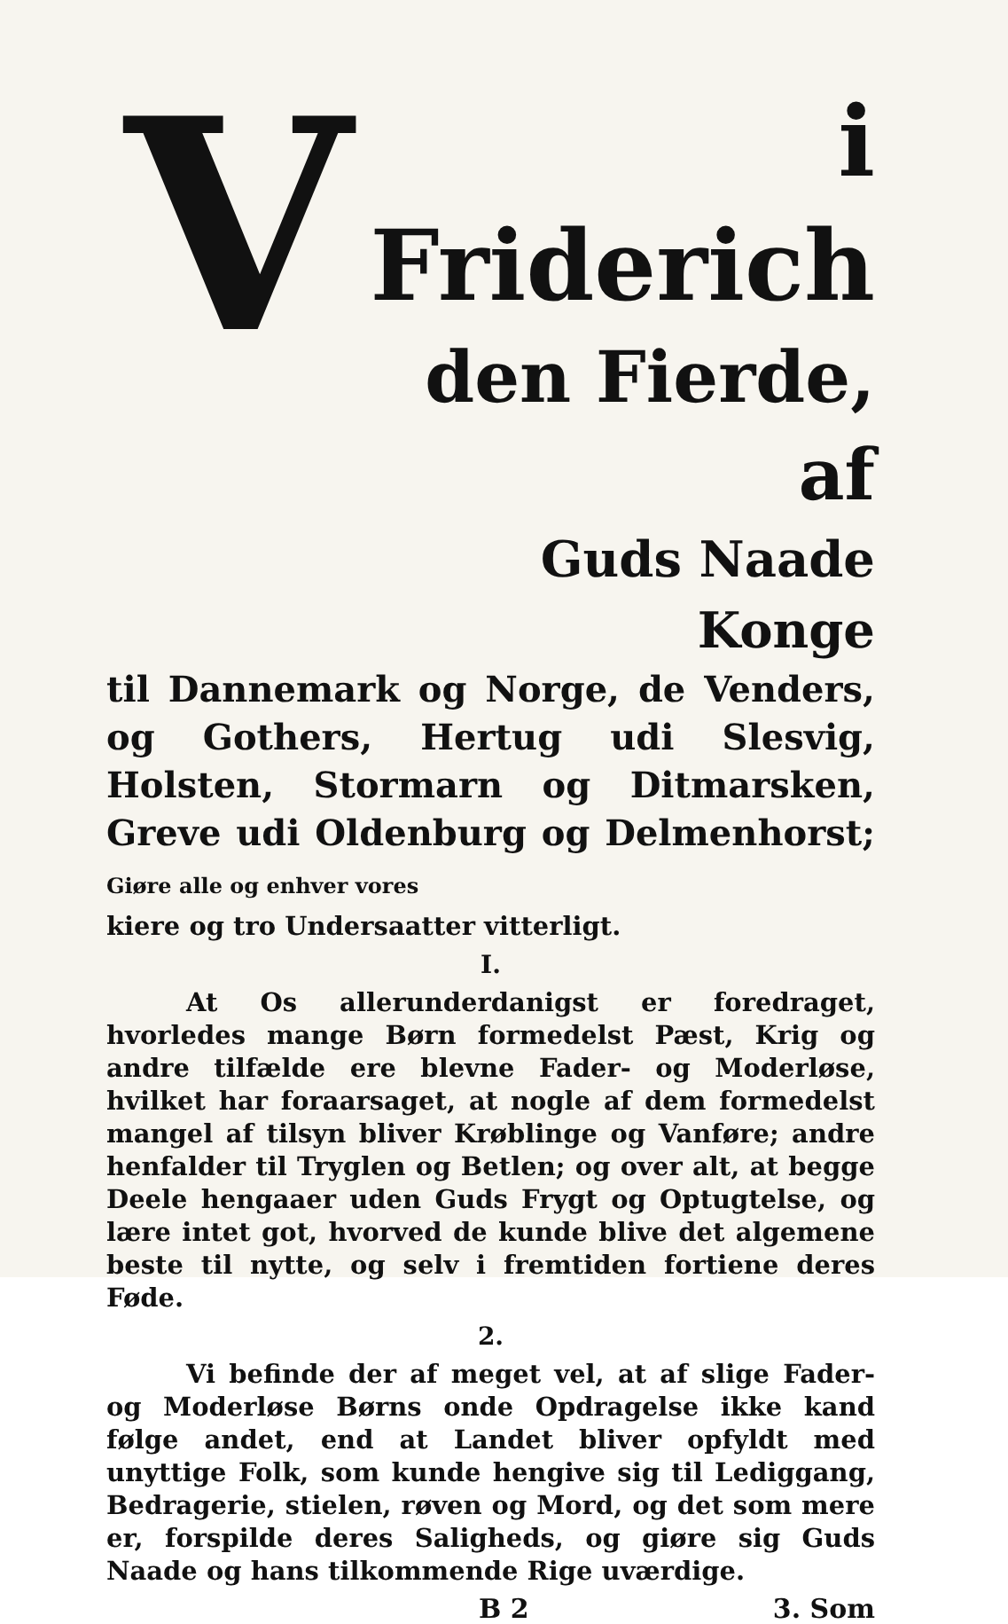V
i Friderich
den Fierde, af
Guds Naade Konge
til Dannemark og Norge, de Venders, og Gothers, Hertug udi Slesvig, Holsten, Stormarn og Ditmarsken, Greve udi Oldenburg og Delmenhorst; Giøre alle og enhver vores
kiere og tro Undersaatter vitterligt.
I.
At Os allerunderdanigst er foredraget, hvorledes mange Børn formedelst Pæst, Krig og andre tilfælde ere blevne Fader- og Moderløse, hvilket har foraarsaget, at nogle af dem formedelst mangel af tilsyn bliver Krøblinge og Vanføre; andre henfalder til Tryglen og Betlen; og over alt, at begge Deele hengaaer uden Guds Frygt og Optugtelse, og lære intet got, hvorved de kunde blive det algemene beste til nytte, og selv i fremtiden fortiene deres Føde.
2.
Vi befinde der af meget vel, at af slige Fader- og Moderløse Børns onde Opdragelse ikke kand følge andet, end at Landet bliver opfyldt med unyttige Folk, som kunde hengive sig til Lediggang, Bedragerie, stielen, røven og Mord, og det som mere er, forspilde deres Saligheds, og giøre sig Guds Naade og hans tilkommende Rige uværdige.
B 2 3. Som